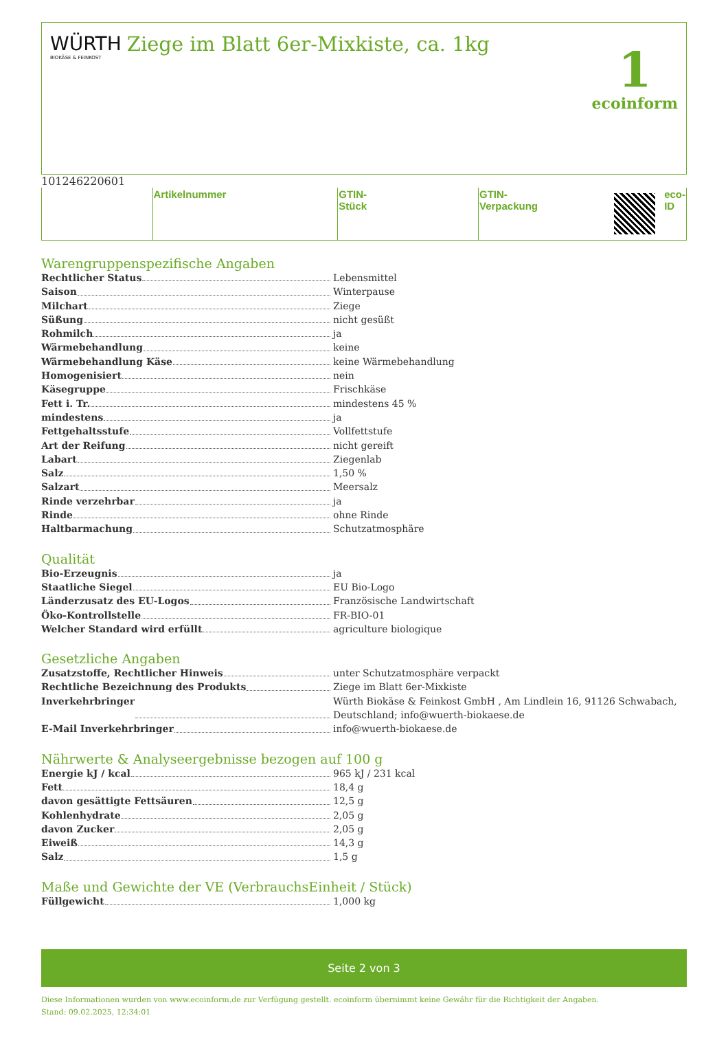WÜRTH
BIOKÄSE & FEINKOST
Ziege im Blatt 6er-Mixkiste, ca. 1kg
1
ecoinform
| | Artikelnummer | | GTIN-Stück | | GTIN-Verpackung | | eco-ID |
Warengruppenspezifische Angaben
Rechtlicher Status Lebensmittel
Saison Winterpause
Milchart Ziege
Süßung nicht gesüßt
Rohmilch ja
Wärmebehandlung keine
Wärmebehandlung Käse keine Wärmebehandlung
Homogenisiert nein
Käsegruppe Frischkäse
Fett i. Tr. mindestens 45 %
mindestens ja
Fettgehaltsstufe Vollfettstufe
Art der Reifung nicht gereift
Labart Ziegenlab
Salz 1,50 %
Salzart Meersalz
Rinde verzehrbar ja
Rinde ohne Rinde
Haltbarmachung Schutzatmosphäre
Qualität
Bio-Erzeugnis ja
Staatliche Siegel EU Bio-Logo
Länderzusatz des EU-Logos Französische Landwirtschaft
Öko-Kontrollstelle FR-BIO-01
Welcher Standard wird erfüllt agriculture biologique
Gesetzliche Angaben
Zusatzstoffe, Rechtlicher Hinweis unter Schutzatmosphäre verpackt
Rechtliche Bezeichnung des Produkts Ziege im Blatt 6er-Mixkiste
Inverkehrbringer Würth Biokäse & Feinkost GmbH , Am Lindlein 16, 91126 Schwabach, Deutschland; info@wuerth-biokaese.de
E-Mail Inverkehrbringer info@wuerth-biokaese.de
Nährwerte & Analyseergebnisse bezogen auf 100 g
Energie kJ / kcal 965 kJ / 231 kcal
Fett 18,4 g
davon gesättigte Fettsäuren 12,5 g
Kohlenhydrate 2,05 g
davon Zucker 2,05 g
Eiweiß 14,3 g
Salz 1,5 g
Maße und Gewichte der VE (VerbrauchsEinheit / Stück)
Füllgewicht 1,000 kg
Seite 2 von 3
Diese Informationen wurden von www.ecoinform.de zur Verfügung gestellt. ecoinform übernimmt keine Gewähr für die Richtigkeit der Angaben.
Stand: 09.02.2025, 12:34:01